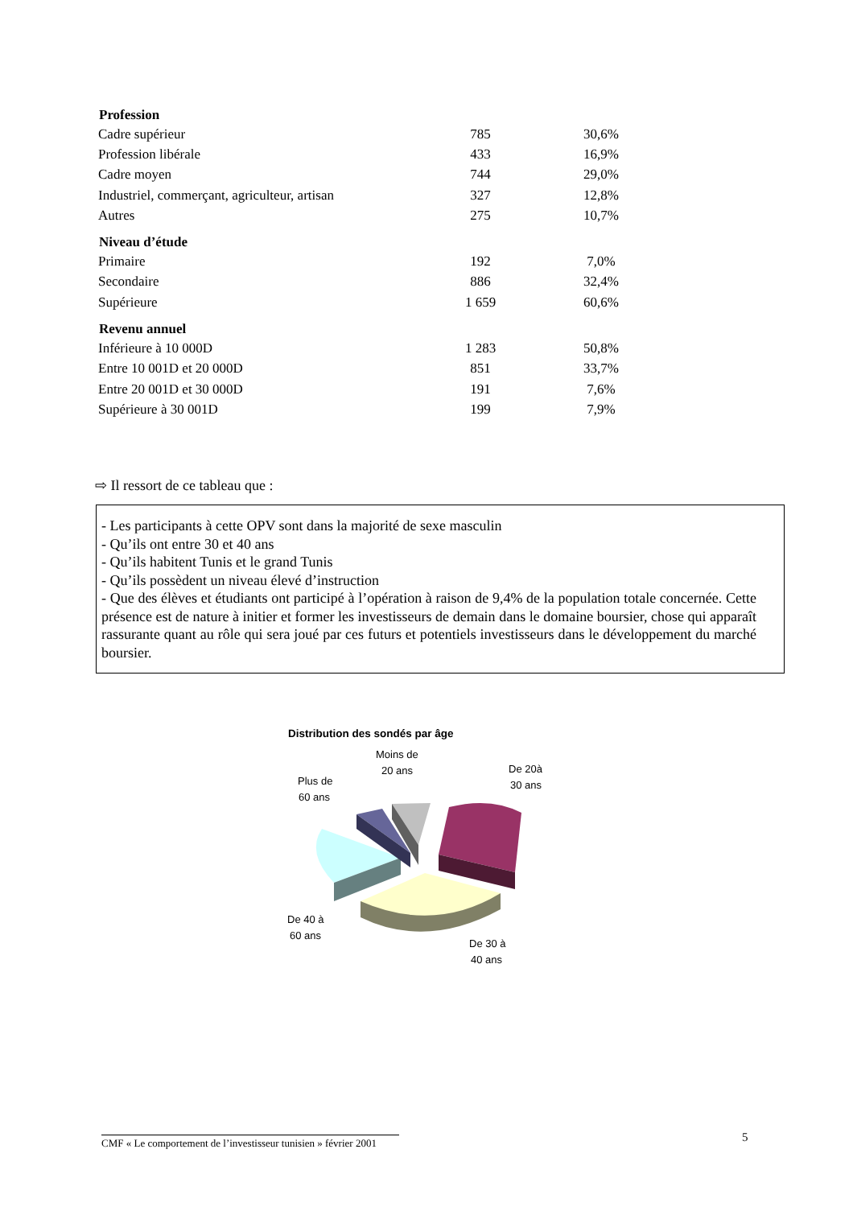| Profession | | |
| --- | --- | --- |
| Cadre supérieur | 785 | 30,6% |
| Profession libérale | 433 | 16,9% |
| Cadre moyen | 744 | 29,0% |
| Industriel, commerçant, agriculteur, artisan | 327 | 12,8% |
| Autres | 275 | 10,7% |
| Niveau d’étude | | |
| Primaire | 192 | 7,0% |
| Secondaire | 886 | 32,4% |
| Supérieure | 1 659 | 60,6% |
| Revenu annuel | | |
| Inférieure à 10 000D | 1 283 | 50,8% |
| Entre 10 001D et 20 000D | 851 | 33,7% |
| Entre 20 001D et 30 000D | 191 | 7,6% |
| Supérieure à 30 001D | 199 | 7,9% |
⇨ Il ressort de ce tableau que :
- Les participants à cette OPV sont dans la majorité de sexe masculin
- Qu’ils ont entre 30 et 40 ans
- Qu’ils habitent Tunis et le grand Tunis
- Qu’ils possèdent un niveau élevé d’instruction
- Que des élèves et étudiants ont participé à l’opération à raison de 9,4% de la population totale concernée. Cette présence est de nature à initier et former les investisseurs de demain dans le domaine boursier, chose qui apparaît rassurante quant au rôle qui sera joué par ces futurs et potentiels investisseurs dans le développement du marché boursier.
Distribution des sondés par âge
Moins de
20 ans
Plus de
60 ans
De 20à
30 ans
De 40 à
60 ans
De 30 à
40 ans
CMF « Le comportement de l’investisseur tunisien » février 2001
5